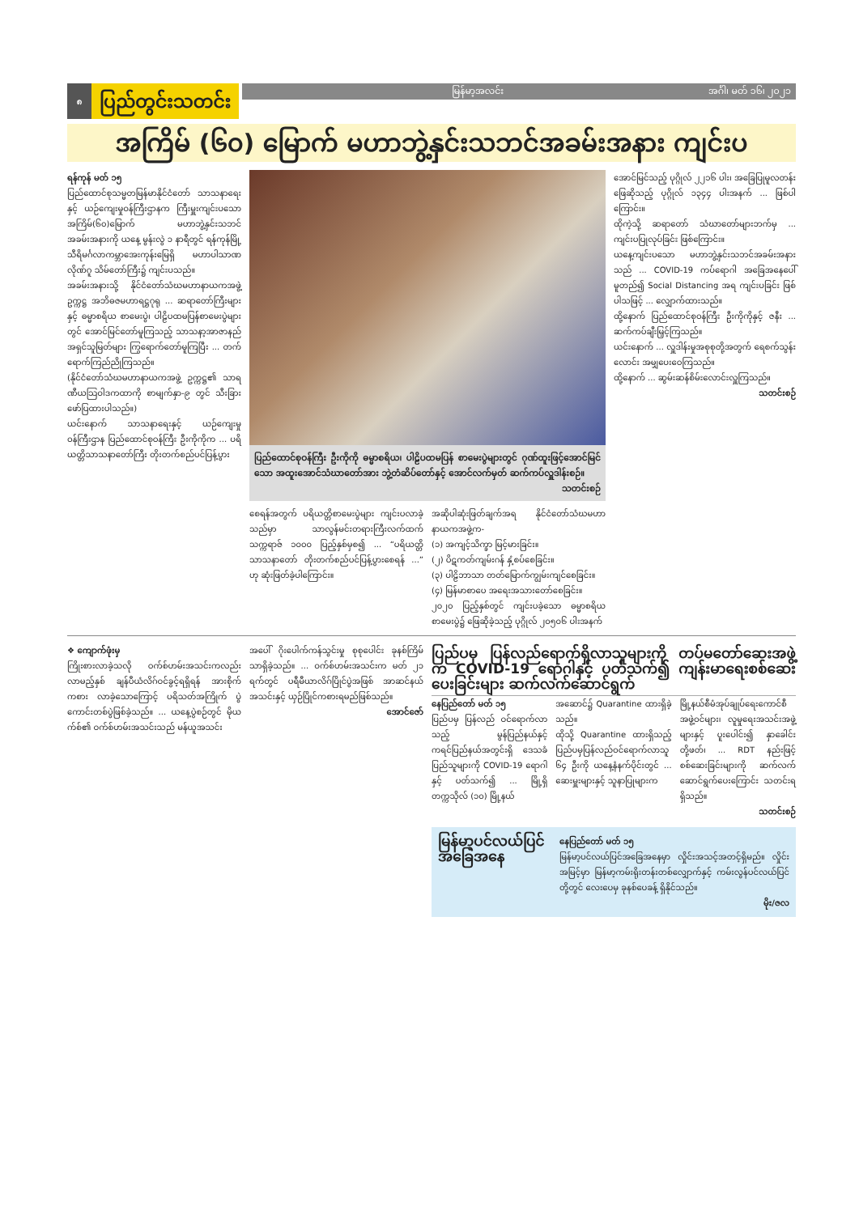၈
ပြည်တွင်းသတင်း
မြန်မာ့အလင်း အင်္ဂါ၊ မတ် ၁၆၊ ၂၀၂၁
အကြိမ် (၆၀) မြောက် မဟာဘွဲ့နှင်းသဘင်အခမ်းအနား ကျင်းပ
ရန်ကုန် မတ် ၁၅
ပြည်ထောင်စုသမ္မတမြန်မာနိုင်ငံတော် သာသနာရေးနှင့် ယဉ်ကျေးမှုဝန်ကြီးဌာနက ကြီးမှူးကျင်းပသော အကြိမ်(၆၀)မြောက် မဟာဘွဲ့နှင်းသဘင်အခမ်းအနားကို ယနေ့ မွန်းလွဲ ၁ နာရီတွင် ရန်ကုန်မြို့ သီရိမင်္ဂလာကမ္ဘာအေးကုန်းမြေရှိ မဟာပါသာဏလိုဏ်ဂူ သိမ်တော်ကြီး၌ ကျင်းပသည်။
အခမ်းအနားသို့ နိုင်ငံတော်သံဃမဟာနာယကအဖွဲ့ ဥက္ကဋ္ဌ အဘိဓဇမဟာရဋ္ဌဂုရု ... ဆရာတော်ကြီးများနှင့် ဓမ္မာစရိယ စာမေးပွဲ၊ ပါဠိပထမပြန်စာမေးပွဲများတွင် အောင်မြင်တော်မူကြသည့် သာသနာ့အာဇာနည် အရှင်သူမြတ်များ ကြွရောက်တော်မူကြပြီး ... တက်ရောက်ကြည်ညိုကြသည်။
(နိုင်ငံတော်သံဃမဟာနာယကအဖွဲ့ ဥက္ကဋ္ဌ၏ သာရဏီယသြဝါဒကထာကို စာမျက်နှာ-၉ တွင် သီးခြားဖော်ပြထားပါသည်။)
ယင်းနောက် သာသနာရေးနှင့် ယဉ်ကျေးမှုဝန်ကြီးဌာန ပြည်ထောင်စုဝန်ကြီး ဦးကိုကိုက ... ပရိယတ္တိသာသနာတော်ကြီး တိုးတက်စည်ပင်ပြန့်ပွား
ပြည်ထောင်စုဝန်ကြီး ဦးကိုကို ဓမ္မာစရိယ၊ ပါဠိပထမပြန် စာမေးပွဲများတွင် ဂုဏ်ထူးဖြင့်အောင်မြင်သော အထူးအောင်သံဃာတော်အား ဘွဲ့တံဆိပ်တော်နှင့် အောင်လက်မှတ် ဆက်ကပ်လှူဒါန်းစဉ်။
သတင်းစဉ်
စေရန်အတွက် ပရိယတ္တိစာမေးပွဲများ ကျင်းပလာခဲ့သည်မှာ သာလွန်မင်းတရားကြီးလက်ထက် သက္ကရာဇ် ၁၀၀၀ ပြည့်နှစ်မှစ၍ ... “ပရိယတ္တိ သာသနာတော် တိုးတက်စည်ပင်ပြန့်ပွားစေရန် ...” ဟု ဆုံးဖြတ်ခဲ့ပါကြောင်း။
အဆိုပါဆုံးဖြတ်ချက်အရ နိုင်ငံတော်သံဃမဟာနာယကအဖွဲ့က-
(၁) အကျင့်သိက္ခာ မြင့်မားခြင်း။
(၂) ပိဋကတ်ကျမ်းဂန် နှံ့စပ်စေခြင်း။
(၃) ပါဠိဘာသာ တတ်မြောက်ကျွမ်းကျင်စေခြင်း။
(၄) မြန်မာစာပေ အရေးအသားတော်စေခြင်း။
၂၀၂၀ ပြည့်နှစ်တွင် ကျင်းပခဲ့သော ဓမ္မာစရိယ စာမေးပွဲ၌ ဖြေဆိုခဲ့သည့် ပုဂ္ဂိုလ် ၂၀၅၀၆ ပါးအနက်
အောင်မြင်သည့် ပုဂ္ဂိုလ် ၂၂၁၆ ပါး၊ အခြေပြုမူလတန်းဖြေဆိုသည့် ပုဂ္ဂိုလ် ၁၃၄၄ ပါးအနက် ... ဖြစ်ပါကြောင်း။
ထိုကဲ့သို့ ဆရာတော် သံဃာတော်များဘက်မှ ... ကျင်းပပြုလုပ်ခြင်း ဖြစ်ကြောင်း။
ယနေ့ကျင်းပသော မဟာဘွဲ့နှင်းသဘင်အခမ်းအနားသည် ... COVID-19 ကပ်ရောဂါ အခြေအနေပေါ်မူတည်၍ Social Distancing အရ ကျင်းပခြင်း ဖြစ်ပါသဖြင့် ... လျှောက်ထားသည်။
ထို့နောက် ပြည်ထောင်စုဝန်ကြီး ဦးကိုကိုနှင့် ဇနီး ... ဆက်ကပ်ချီးမြှင့်ကြသည်။
ယင်းနောက် ... လှူဒါန်းမှုအစုစုတို့အတွက် ရေစက်သွန်းလောင်း အမျှပေးဝေကြသည်။
ထို့နောက် ... ဆွမ်းဆန်စိမ်းလောင်းလှူကြသည်။
သတင်းစဉ်
❖ ကျောက်ဖုံးမှ
ကြိုးစားလာခဲ့သလို ဝက်စ်ဟမ်းအသင်းကလည်း လာမည့်နှစ် ချန်ပီယံလိဂ်ဝင်ခွင့်ရရှိရန် အားစိုက်ကစား လာခဲ့သောကြောင့် ပရိသတ်အကြိုက် ပွဲကောင်းတစ်ပွဲဖြစ်ခဲ့သည်။ ... ယနေ့ပွဲစဉ်တွင် မိုယက်စ်၏ ဝက်စ်ဟမ်းအသင်းသည် မန်ယူအသင်း
အပေါ် ဂိုးပေါက်ကန်သွင်းမှု စုစုပေါင်း ခုနစ်ကြိမ် သာရှိခဲ့သည်။ ... ဝက်စ်ဟမ်းအသင်းက မတ် ၂၁ ရက်တွင် ပရီမီယာလိဂ်ပြိုင်ပွဲအဖြစ် အာဆင်နယ်အသင်းနှင့် ယှဉ်ပြိုင်ကစားရမည်ဖြစ်သည်။
အောင်ဇော်
ပြည်ပမှ ပြန်လည်ရောက်ရှိလာသူများကို တပ်မတော်ဆေးအဖွဲ့က COVID-19 ရောဂါနှင့် ပတ်သက်၍ ကျန်းမာရေးစစ်ဆေးပေးခြင်းများ ဆက်လက်ဆောင်ရွက်
နေပြည်တော် မတ် ၁၅
ပြည်ပမှ ပြန်လည် ဝင်ရောက်လာသည့် မွန်ပြည်နယ်နှင့် ကရင်ပြည်နယ်အတွင်းရှိ ဒေသခံပြည်သူများကို COVID-19 ရောဂါနှင့် ပတ်သက်၍ ... မြို့ရှိ တက္ကသိုလ် (၁၀) မြို့နယ်
အဆောင်၌ Quarantine ထားရှိခဲ့သည်။
ထိုသို့ Quarantine ထားရှိသည့် ပြည်ပမှပြန်လည်ဝင်ရောက်လာသူ ၆၄ ဦးကို ယနေ့နံနက်ပိုင်းတွင် ... ဆေးမှူးများနှင့် သူနာပြုများက
မြို့နယ်စီမံအုပ်ချုပ်ရေးကောင်စီအဖွဲ့ဝင်များ၊ လူမှုရေးအသင်းအဖွဲ့များနှင့် ပူးပေါင်း၍ နှာခေါင်းတို့ဖတ်၊ ... RDT နည်းဖြင့် စစ်ဆေးခြင်းများကို ဆက်လက်ဆောင်ရွက်ပေးကြောင်း သတင်းရရှိသည်။
သတင်းစဉ်
မြန်မာ့ပင်လယ်ပြင် အခြေအနေ
နေပြည်တော် မတ် ၁၅
မြန်မာ့ပင်လယ်ပြင်အခြေအနေမှာ လှိုင်းအသင့်အတင့်ရှိမည်။ လှိုင်းအမြင့်မှာ မြန်မာ့ကမ်းရိုးတန်းတစ်လျှောက်နှင့် ကမ်းလွန်ပင်လယ်ပြင်တို့တွင် လေးပေမှ ခုနစ်ပေခန့် ရှိနိုင်သည်။
မိုး/ဇလ